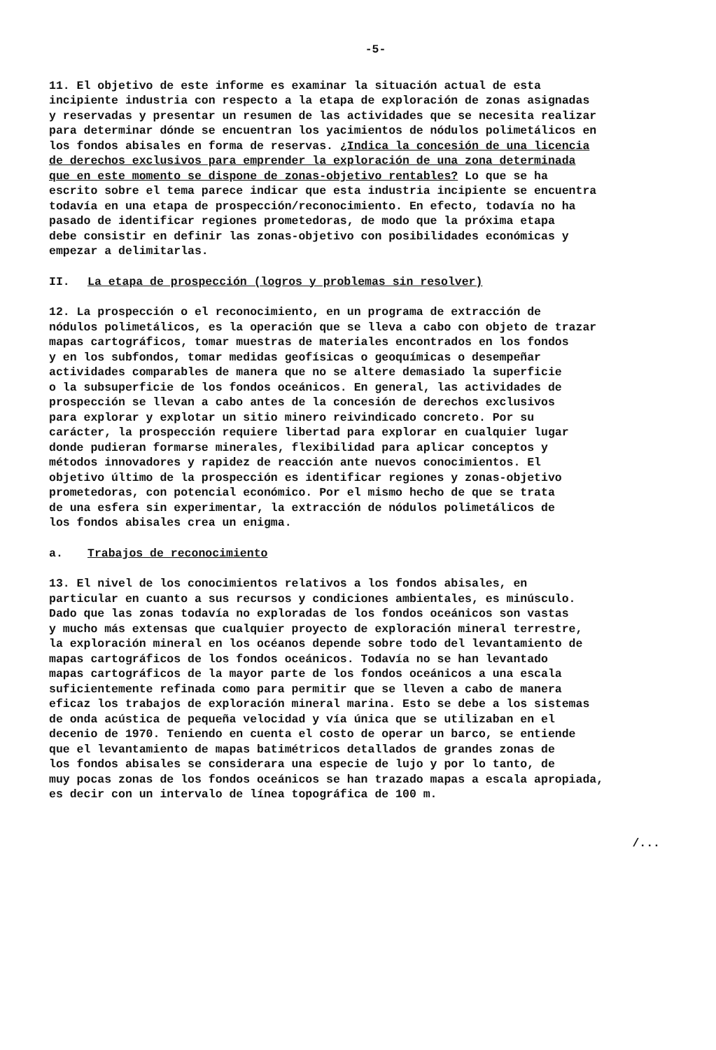-5-
11. El objetivo de este informe es examinar la situación actual de esta incipiente industria con respecto a la etapa de exploración de zonas asignadas y reservadas y presentar un resumen de las actividades que se necesita realizar para determinar dónde se encuentran los yacimientos de nódulos polimetálicos en los fondos abisales en forma de reservas. ¿Indica la concesión de una licencia de derechos exclusivos para emprender la exploración de una zona determinada que en este momento se dispone de zonas-objetivo rentables? Lo que se ha escrito sobre el tema parece indicar que esta industria incipiente se encuentra todavía en una etapa de prospección/reconocimiento. En efecto, todavía no ha pasado de identificar regiones prometedoras, de modo que la próxima etapa debe consistir en definir las zonas-objetivo con posibilidades económicas y empezar a delimitarlas.
II. La etapa de prospección (logros y problemas sin resolver)
12. La prospección o el reconocimiento, en un programa de extracción de nódulos polimetálicos, es la operación que se lleva a cabo con objeto de trazar mapas cartográficos, tomar muestras de materiales encontrados en los fondos y en los subfondos, tomar medidas geofísicas o geoquímicas o desempeñar actividades comparables de manera que no se altere demasiado la superficie o la subsuperficie de los fondos oceánicos. En general, las actividades de prospección se llevan a cabo antes de la concesión de derechos exclusivos para explorar y explotar un sitio minero reivindicado concreto. Por su carácter, la prospección requiere libertad para explorar en cualquier lugar donde pudieran formarse minerales, flexibilidad para aplicar conceptos y métodos innovadores y rapidez de reacción ante nuevos conocimientos. El objetivo último de la prospección es identificar regiones y zonas-objetivo prometedoras, con potencial económico. Por el mismo hecho de que se trata de una esfera sin experimentar, la extracción de nódulos polimetálicos de los fondos abisales crea un enigma.
a. Trabajos de reconocimiento
13. El nivel de los conocimientos relativos a los fondos abisales, en particular en cuanto a sus recursos y condiciones ambientales, es minúsculo. Dado que las zonas todavía no exploradas de los fondos oceánicos son vastas y mucho más extensas que cualquier proyecto de exploración mineral terrestre, la exploración mineral en los océanos depende sobre todo del levantamiento de mapas cartográficos de los fondos oceánicos. Todavía no se han levantado mapas cartográficos de la mayor parte de los fondos oceánicos a una escala suficientemente refinada como para permitir que se lleven a cabo de manera eficaz los trabajos de exploración mineral marina. Esto se debe a los sistemas de onda acústica de pequeña velocidad y vía única que se utilizaban en el decenio de 1970. Teniendo en cuenta el costo de operar un barco, se entiende que el levantamiento de mapas batimétricos detallados de grandes zonas de los fondos abisales se considerara una especie de lujo y por lo tanto, de muy pocas zonas de los fondos oceánicos se han trazado mapas a escala apropiada, es decir con un intervalo de línea topográfica de 100 m.
/...